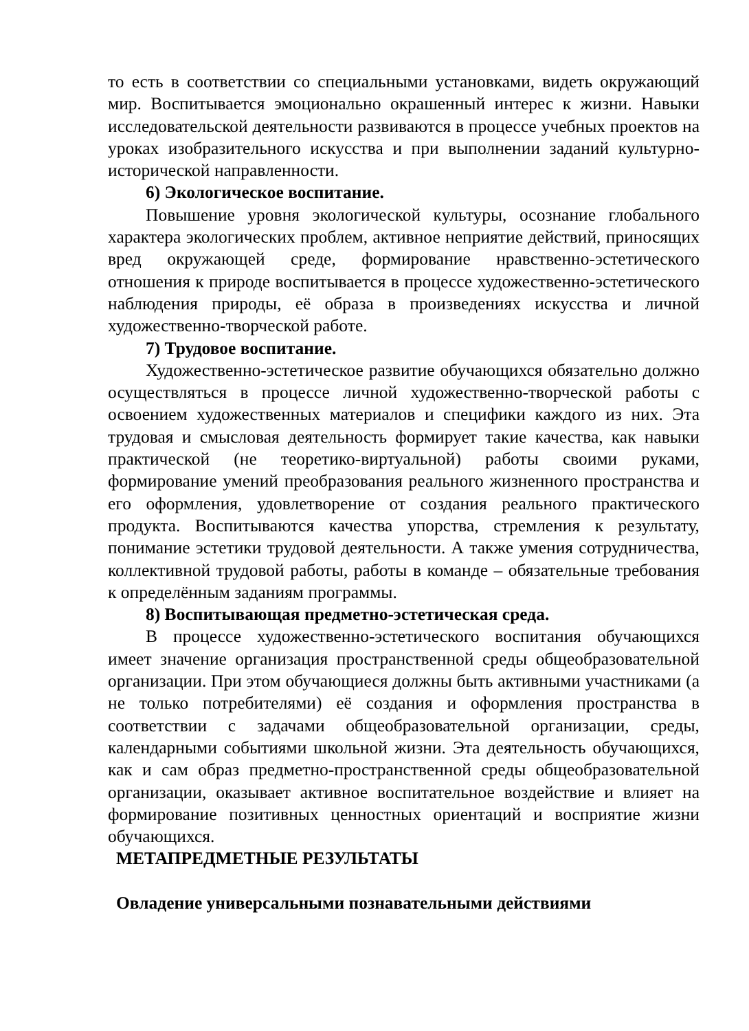то есть в соответствии со специальными установками, видеть окружающий мир. Воспитывается эмоционально окрашенный интерес к жизни. Навыки исследовательской деятельности развиваются в процессе учебных проектов на уроках изобразительного искусства и при выполнении заданий культурно-исторической направленности.
6) Экологическое воспитание.
Повышение уровня экологической культуры, осознание глобального характера экологических проблем, активное неприятие действий, приносящих вред окружающей среде, формирование нравственно-эстетического отношения к природе воспитывается в процессе художественно-эстетического наблюдения природы, её образа в произведениях искусства и личной художественно-творческой работе.
7) Трудовое воспитание.
Художественно-эстетическое развитие обучающихся обязательно должно осуществляться в процессе личной художественно-творческой работы с освоением художественных материалов и специфики каждого из них. Эта трудовая и смысловая деятельность формирует такие качества, как навыки практической (не теоретико-виртуальной) работы своими руками, формирование умений преобразования реального жизненного пространства и его оформления, удовлетворение от создания реального практического продукта. Воспитываются качества упорства, стремления к результату, понимание эстетики трудовой деятельности. А также умения сотрудничества, коллективной трудовой работы, работы в команде – обязательные требования к определённым заданиям программы.
8) Воспитывающая предметно-эстетическая среда.
В процессе художественно-эстетического воспитания обучающихся имеет значение организация пространственной среды общеобразовательной организации. При этом обучающиеся должны быть активными участниками (а не только потребителями) её создания и оформления пространства в соответствии с задачами общеобразовательной организации, среды, календарными событиями школьной жизни. Эта деятельность обучающихся, как и сам образ предметно-пространственной среды общеобразовательной организации, оказывает активное воспитательное воздействие и влияет на формирование позитивных ценностных ориентаций и восприятие жизни обучающихся.
МЕТАПРЕДМЕТНЫЕ РЕЗУЛЬТАТЫ
Овладение универсальными познавательными действиями